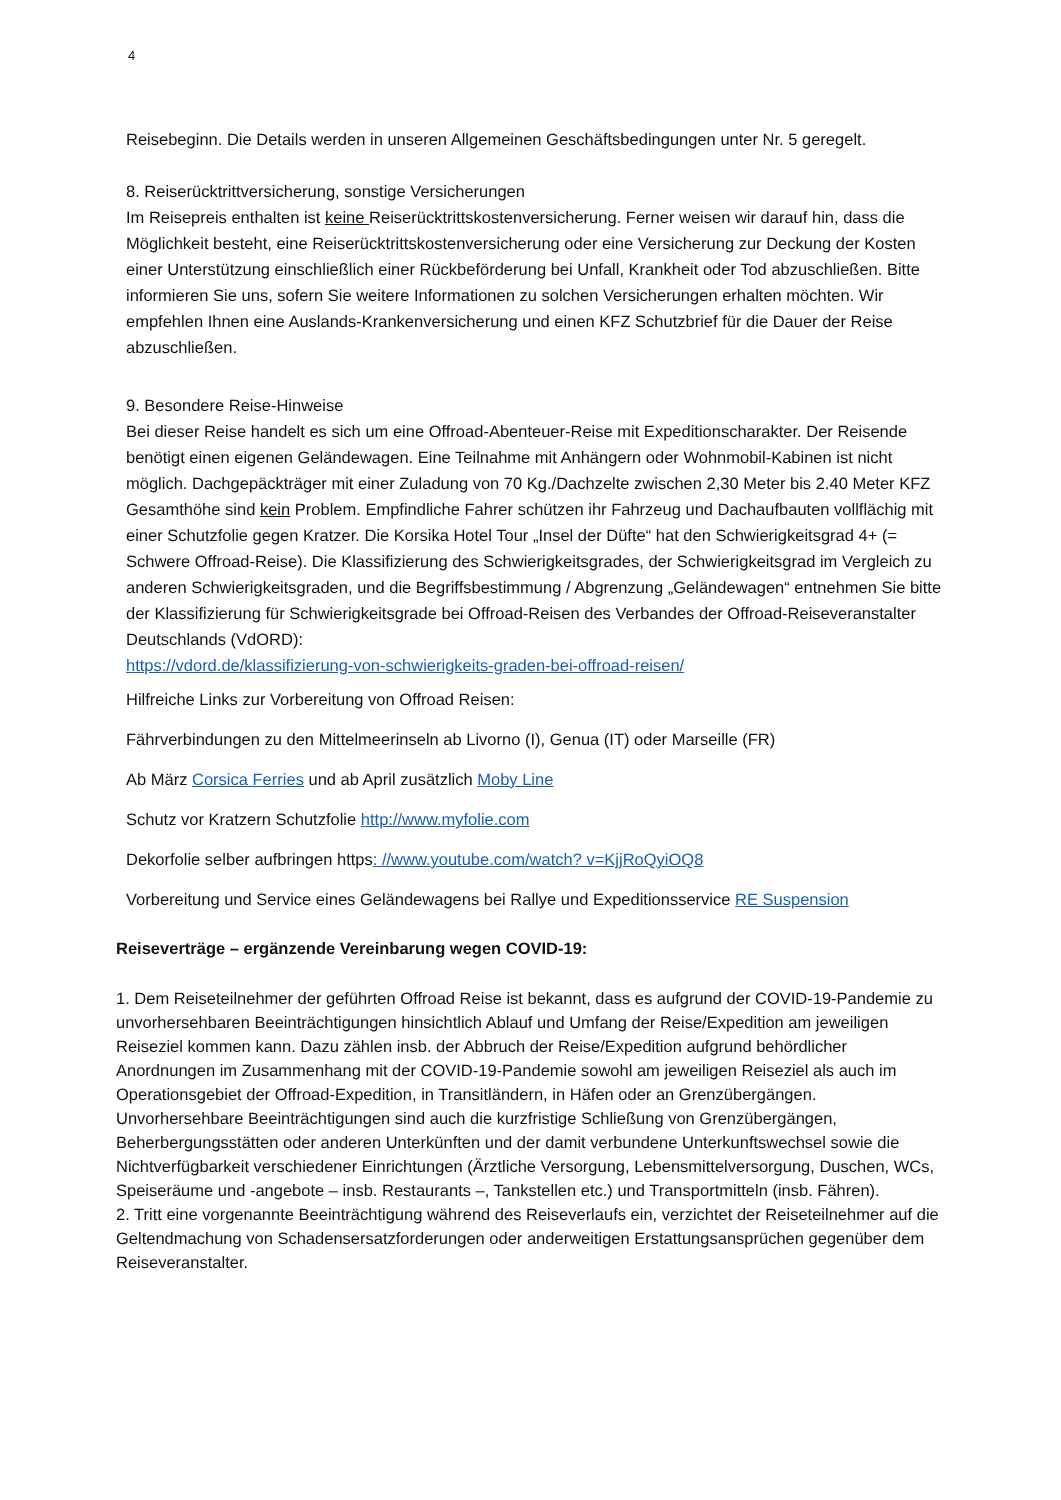4
Reisebeginn. Die Details werden in unseren Allgemeinen Geschäftsbedingungen unter Nr. 5 geregelt.
8. Reiserücktrittversicherung, sonstige Versicherungen
Im Reisepreis enthalten ist keine Reiserücktrittskostenversicherung. Ferner weisen wir darauf hin, dass die Möglichkeit besteht, eine Reiserücktrittskostenversicherung oder eine Versicherung zur Deckung der Kosten einer Unterstützung einschließlich einer Rückbeförderung bei Unfall, Krankheit oder Tod abzuschließen. Bitte informieren Sie uns, sofern Sie weitere Informationen zu solchen Versicherungen erhalten möchten. Wir empfehlen Ihnen eine Auslands-Krankenversicherung und einen KFZ Schutzbrief für die Dauer der Reise abzuschließen.
9. Besondere Reise-Hinweise
Bei dieser Reise handelt es sich um eine Offroad-Abenteuer-Reise mit Expeditionscharakter. Der Reisende benötigt einen eigenen Geländewagen. Eine Teilnahme mit Anhängern oder Wohnmobil-Kabinen ist nicht möglich. Dachgepäckträger mit einer Zuladung von 70 Kg./Dachzelte zwischen 2,30 Meter bis 2.40 Meter KFZ Gesamthöhe sind kein Problem. Empfindliche Fahrer schützen ihr Fahrzeug und Dachaufbauten vollflächig mit einer Schutzfolie gegen Kratzer. Die Korsika Hotel Tour „Insel der Düfte“ hat den Schwierigkeitsgrad 4+ (= Schwere Offroad-Reise). Die Klassifizierung des Schwierigkeitsgrades, der Schwierigkeitsgrad im Vergleich zu anderen Schwierigkeitsgraden, und die Begriffsbestimmung / Abgrenzung „Geländewagen“ entnehmen Sie bitte der Klassifizierung für Schwierigkeitsgrade bei Offroad-Reisen des Verbandes der Offroad-Reiseveranstalter Deutschlands (VdORD):
https://vdord.de/klassifizierung-von-schwierigkeits-graden-bei-offroad-reisen/
Hilfreiche Links zur Vorbereitung von Offroad Reisen:
Fährverbindungen zu den Mittelmeerinseln ab Livorno (I), Genua (IT) oder Marseille (FR)
Ab März Corsica Ferries und ab April zusätzlich Moby Line
Schutz vor Kratzern Schutzfolie http://www.myfolie.com
Dekorfolie selber aufbringen https: //www.youtube.com/watch? v=KjjRoQyiOQ8
Vorbereitung und Service eines Geländewagens bei Rallye und Expeditionsservice RE Suspension
Reiseverträge – ergänzende Vereinbarung wegen COVID-19:
1. Dem Reiseteilnehmer der geführten Offroad Reise ist bekannt, dass es aufgrund der COVID-19-Pandemie zu unvorhersehbaren Beeinträchtigungen hinsichtlich Ablauf und Umfang der Reise/Expedition am jeweiligen Reiseziel kommen kann. Dazu zählen insb. der Abbruch der Reise/Expedition aufgrund behördlicher Anordnungen im Zusammenhang mit der COVID-19-Pandemie sowohl am jeweiligen Reiseziel als auch im Operationsgebiet der Offroad-Expedition, in Transitländern, in Häfen oder an Grenzübergängen. Unvorhersehbare Beeinträchtigungen sind auch die kurzfristige Schließung von Grenzübergängen, Beherbergungsstätten oder anderen Unterkünften und der damit verbundene Unterkunftswechsel sowie die Nichtverfügbarkeit verschiedener Einrichtungen (Ärztliche Versorgung, Lebensmittelversorgung, Duschen, WCs, Speiseräume und -angebote – insb. Restaurants –, Tankstellen etc.) und Transportmitteln (insb. Fähren).
2. Tritt eine vorgenannte Beeinträchtigung während des Reiseverlaufs ein, verzichtet der Reiseteilnehmer auf die Geltendmachung von Schadensersatzforderungen oder anderweitigen Erstattungsansprüchen gegenüber dem Reiseveranstalter.